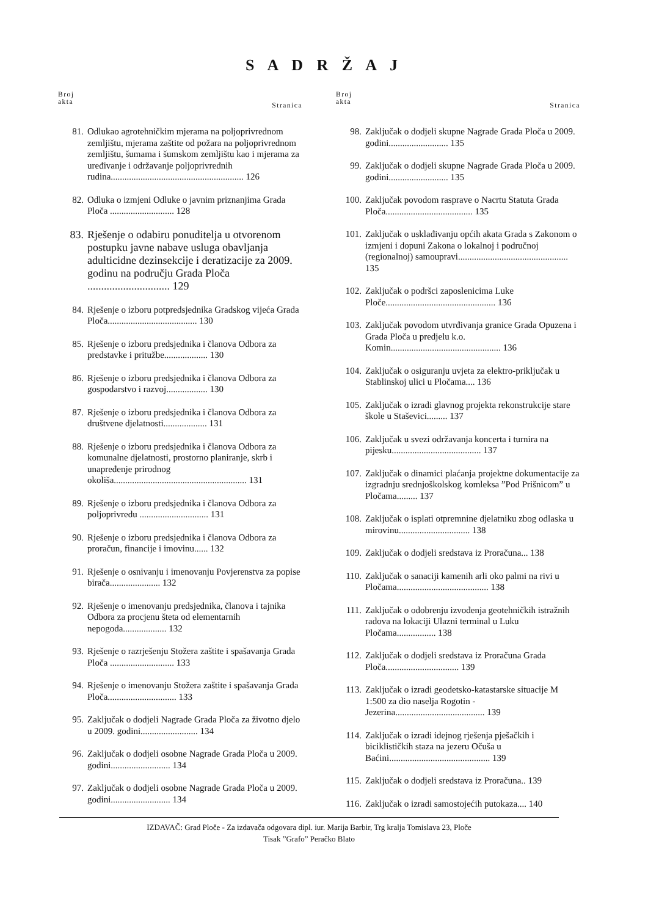S A D R Ž A J
Broj
akta
Stranica
81. Odlukao agrotehničkim mjerama na poljoprivrednom zemljištu, mjerama zaštite od požara na poljoprivrednom zemljištu, šumama i šumskom zemljištu kao i mjerama za uređivanje i održavanje poljoprivrednih rudina.......................................................... 126
82. Odluka o izmjeni Odluke o javnim priznanjima Grada Ploča ............................ 128
83. Rješenje o odabiru ponuditelja u otvorenom postupku javne nabave usluga obavljanja adulticidne dezinsekcije i deratizacije za 2009. godinu na području Grada Ploča .............................. 129
84. Rješenje o izboru potpredsjednika Gradskog vijeća Grada Ploča....................................... 130
85. Rješenje o izboru predsjednika i članova Odbora za predstavke i pritužbe................... 130
86. Rješenje o izboru predsjednika i članova Odbora za gospodarstvo i razvoj.................. 130
87. Rješenje o izboru predsjednika i članova Odbora za društvene djelatnosti................... 131
88. Rješenje o izboru predsjednika i članova Odbora za komunalne djelatnosti, prostorno planiranje, skrb i unapređenje prirodnog okoliša.......................................................... 131
89. Rješenje o izboru predsjednika i članova Odbora za poljoprivredu .............................. 131
90. Rješenje o izboru predsjednika i članova Odbora za proračun, financije i imovinu...... 132
91. Rješenje o osnivanju i imenovanju Povjerenstva za popise birača...................... 132
92. Rješenje o imenovanju predsjednika, članova i tajnika Odbora za procjenu šteta od elementarnih nepogoda................... 132
93. Rješenje o razrješenju Stožera zaštite i spašavanja Grada Ploča ............................ 133
94. Rješenje o imenovanju Stožera zaštite i spašavanja Grada Ploča.............................. 133
95. Zaključak o dodjeli Nagrade Grada Ploča za životno djelo u 2009. godini......................... 134
96. Zaključak o dodjeli osobne Nagrade Grada Ploča u 2009. godini.......................... 134
97. Zaključak o dodjeli osobne Nagrade Grada Ploča u 2009. godini.......................... 134
Broj
akta
Stranica
98. Zaključak o dodjeli skupne Nagrade Grada Ploča u 2009. godini.......................... 135
99. Zaključak o dodjeli skupne Nagrade Grada Ploča u 2009. godini.......................... 135
100. Zaključak povodom rasprave o Nacrtu Statuta Grada Ploča...................................... 135
101. Zaključak o usklađivanju općih akata Grada s Zakonom o izmjeni i dopuni Zakona o lokalnoj i područnoj (regionalnoj) samoupravi................................................ 135
102. Zaključak o podršci zaposlenicima Luke Ploče................................................ 136
103. Zaključak povodom utvrđivanja granice Grada Opuzena i Grada Ploča u predjelu k.o. Komin................................................ 136
104. Zaključak o osiguranju uvjeta za elektro-priključak u Stablinskoj ulici u Pločama.... 136
105. Zaključak o izradi glavnog projekta rekonstrukcije stare škole u Staševici......... 137
106. Zaključak u svezi održavanja koncerta i turnira na pijesku....................................... 137
107. Zaključak o dinamici plaćanja projektne dokumentacije za izgradnju srednjoškolskog komleksa ”Pod Prišnicom” u Pločama......... 137
108. Zaključak o isplati otpremnine djelatniku zbog odlaska u mirovinu............................... 138
109. Zaključak o dodjeli sredstava iz Proračuna... 138
110. Zaključak o sanaciji kamenih arli oko palmi na rivi u Pločama........................................ 138
111. Zaključak o odobrenju izvođenja geotehničkih istražnih radova na lokaciji Ulazni terminal u Luku Pločama................. 138
112. Zaključak o dodjeli sredstava iz Proračuna Grada Ploča................................ 139
113. Zaključak o izradi geodetsko-katastarske situacije M 1:500 za dio naselja Rogotin - Jezerina....................................... 139
114. Zaključak o izradi idejnog rješenja pješačkih i biciklističkih staza na jezeru Očuša u Baćini............................................ 139
115. Zaključak o dodjeli sredstava iz Proračuna.. 139
116. Zaključak o izradi samostojećih putokaza.... 140
IZDAVAČ: Grad Ploče - Za izdavača odgovara dipl. iur. Marija Barbir, Trg kralja Tomislava 23, Ploče
Tisak ”Grafo” Peračko Blato